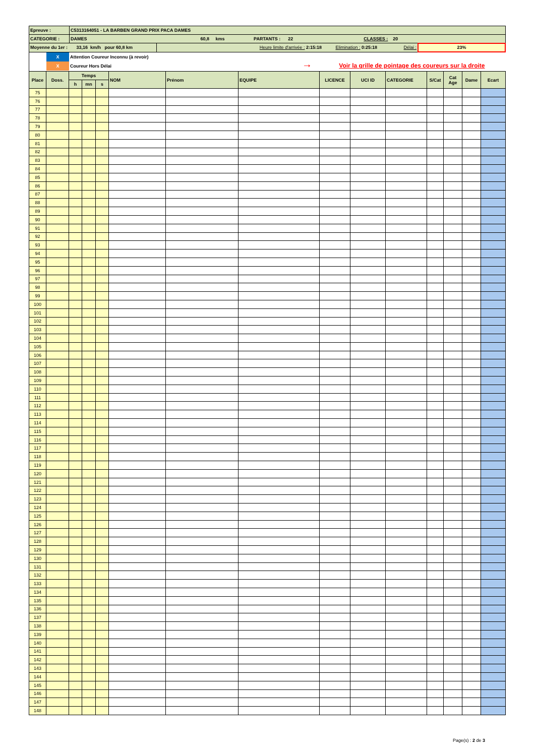| Epreuve : | C5313164051 - LA BARBEN GRAND PRIX PACA DAMES | | |
| CATEGORIE : | DAMES 60,8 kms PARTANTS : 22 CLASSES : 20 | | |
| Moyenne du 1er : 33,16 km/h pour 60,8 km | | Heure limite d'arrivée : 2:15:18 Elimination : 0:25:18 Délai : | 23% |
X
X
Attention Coureur Inconnu (à revoir)
Coureur Hors Délai
→ Voir la grille de pointage des coureurs sur la droite
| Place | Doss. | Temps | | | NOM | Prénom | EQUIPE | LICENCE | UCI ID | CATEGORIE | S/Cat | Cat Age | Dame | Ecart |
| --- | --- | --- | --- | --- | --- | --- | --- | --- | --- | --- | --- | --- | --- | --- |
| | | h | mn | s | | | | | | | | | | |
| 75 | | | | | | | | | | | | | | |
| 76 | | | | | | | | | | | | | | |
| 77 | | | | | | | | | | | | | | |
| 78 | | | | | | | | | | | | | | |
| 79 | | | | | | | | | | | | | | |
| 80 | | | | | | | | | | | | | | |
| 81 | | | | | | | | | | | | | | |
| 82 | | | | | | | | | | | | | | |
| 83 | | | | | | | | | | | | | | |
| 84 | | | | | | | | | | | | | | |
| 85 | | | | | | | | | | | | | | |
| 86 | | | | | | | | | | | | | | |
| 87 | | | | | | | | | | | | | | |
| 88 | | | | | | | | | | | | | | |
| 89 | | | | | | | | | | | | | | |
| 90 | | | | | | | | | | | | | | |
| 91 | | | | | | | | | | | | | | |
| 92 | | | | | | | | | | | | | | |
| 93 | | | | | | | | | | | | | | |
| 94 | | | | | | | | | | | | | | |
| 95 | | | | | | | | | | | | | | |
| 96 | | | | | | | | | | | | | | |
| 97 | | | | | | | | | | | | | | |
| 98 | | | | | | | | | | | | | | |
| 99 | | | | | | | | | | | | | | |
| 100 | | | | | | | | | | | | | | |
| 101 | | | | | | | | | | | | | | |
| 102 | | | | | | | | | | | | | | |
| 103 | | | | | | | | | | | | | | |
| 104 | | | | | | | | | | | | | | |
| 105 | | | | | | | | | | | | | | |
| 106 | | | | | | | | | | | | | | |
| 107 | | | | | | | | | | | | | | |
| 108 | | | | | | | | | | | | | | |
| 109 | | | | | | | | | | | | | | |
| 110 | | | | | | | | | | | | | | |
| 111 | | | | | | | | | | | | | | |
| 112 | | | | | | | | | | | | | | |
| 113 | | | | | | | | | | | | | | |
| 114 | | | | | | | | | | | | | | |
| 115 | | | | | | | | | | | | | | |
| 116 | | | | | | | | | | | | | | |
| 117 | | | | | | | | | | | | | | |
| 118 | | | | | | | | | | | | | | |
| 119 | | | | | | | | | | | | | | |
| 120 | | | | | | | | | | | | | | |
| 121 | | | | | | | | | | | | | | |
| 122 | | | | | | | | | | | | | | |
| 123 | | | | | | | | | | | | | | |
| 124 | | | | | | | | | | | | | | |
| 125 | | | | | | | | | | | | | | |
| 126 | | | | | | | | | | | | | | |
| 127 | | | | | | | | | | | | | | |
| 128 | | | | | | | | | | | | | | |
| 129 | | | | | | | | | | | | | | |
| 130 | | | | | | | | | | | | | | |
| 131 | | | | | | | | | | | | | | |
| 132 | | | | | | | | | | | | | | |
| 133 | | | | | | | | | | | | | | |
| 134 | | | | | | | | | | | | | | |
| 135 | | | | | | | | | | | | | | |
| 136 | | | | | | | | | | | | | | |
| 137 | | | | | | | | | | | | | | |
| 138 | | | | | | | | | | | | | | |
| 139 | | | | | | | | | | | | | | |
| 140 | | | | | | | | | | | | | | |
| 141 | | | | | | | | | | | | | | |
| 142 | | | | | | | | | | | | | | |
| 143 | | | | | | | | | | | | | | |
| 144 | | | | | | | | | | | | | | |
| 145 | | | | | | | | | | | | | | |
| 146 | | | | | | | | | | | | | | |
| 147 | | | | | | | | | | | | | | |
| 148 | | | | | | | | | | | | | | |
Page(s) : 2 de 3